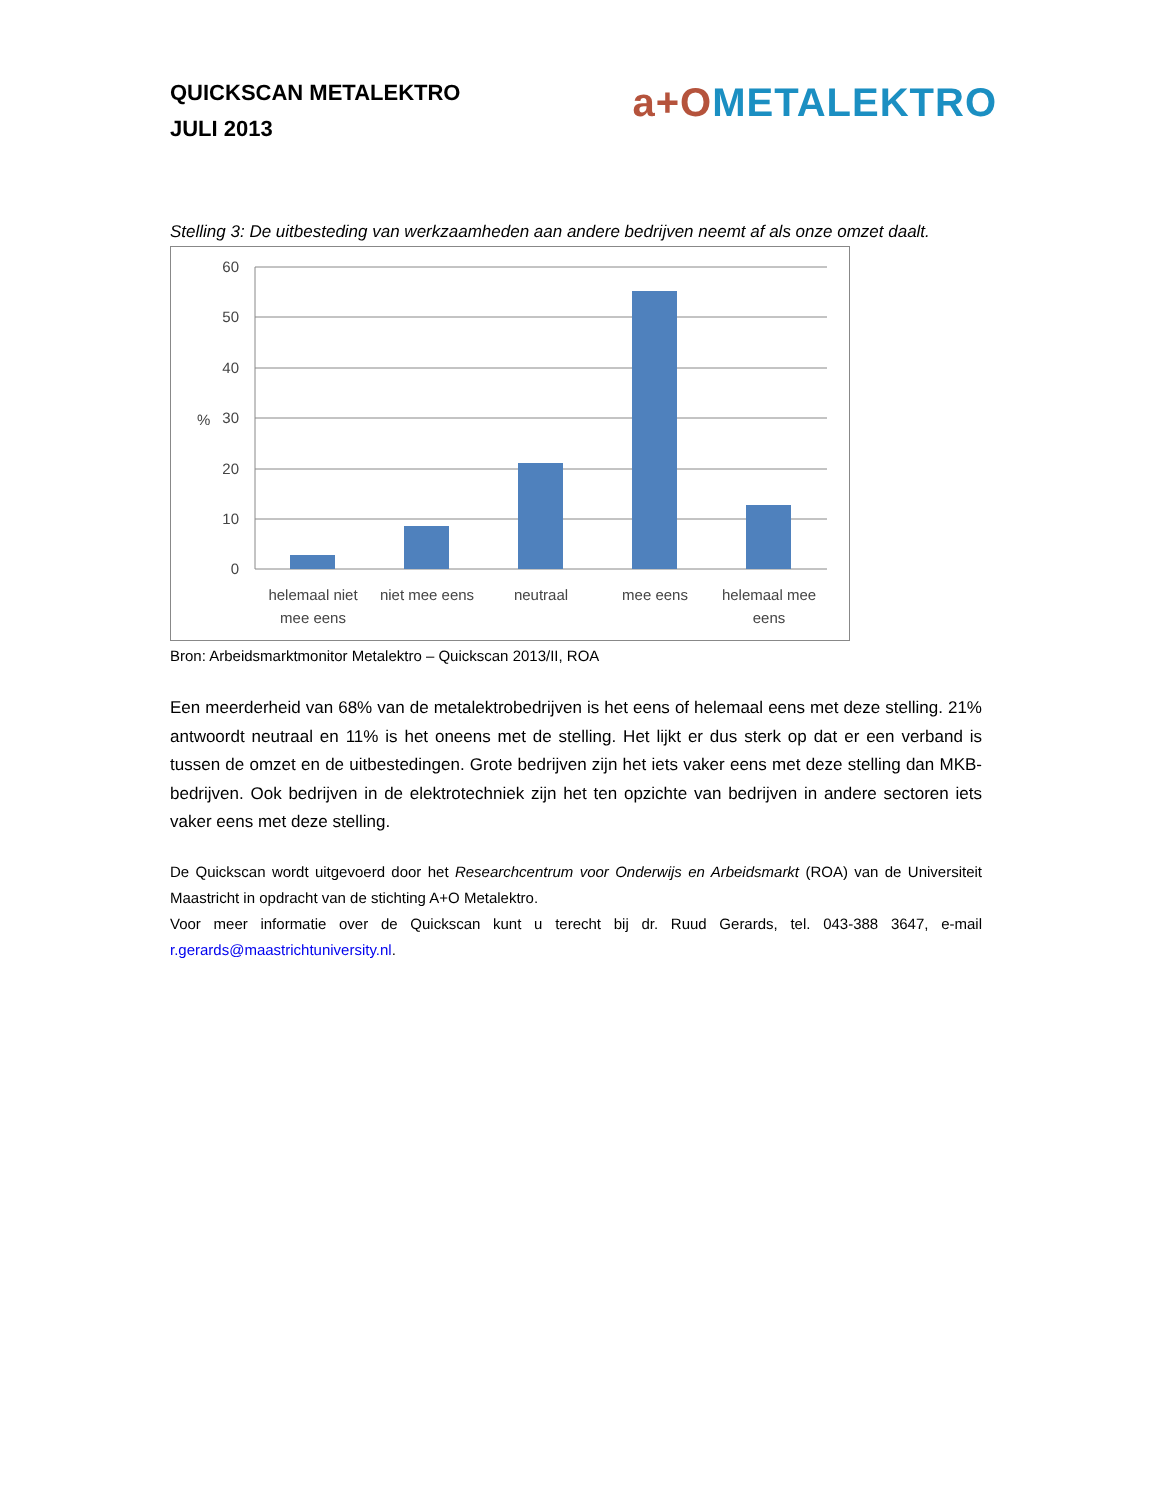QUICKSCAN METALEKTRO
JULI 2013
a+O METALEKTRO
Stelling 3: De uitbesteding van werkzaamheden aan andere bedrijven neemt af als onze omzet daalt.
60
50
40
30
20
10
0
%
helemaal niet
mee eens
niet mee eens
neutraal
mee eens
helemaal mee
eens
Bron: Arbeidsmarktmonitor Metalektro – Quickscan 2013/II, ROA
Een meerderheid van 68% van de metalektrobedrijven is het eens of helemaal eens met deze stelling. 21% antwoordt neutraal en 11% is het oneens met de stelling. Het lijkt er dus sterk op dat er een verband is tussen de omzet en de uitbestedingen. Grote bedrijven zijn het iets vaker eens met deze stelling dan MKB-bedrijven. Ook bedrijven in de elektrotechniek zijn het ten opzichte van bedrijven in andere sectoren iets vaker eens met deze stelling.
De Quickscan wordt uitgevoerd door het Researchcentrum voor Onderwijs en Arbeidsmarkt (ROA) van de Universiteit Maastricht in opdracht van de stichting A+O Metalektro.
Voor meer informatie over de Quickscan kunt u terecht bij dr. Ruud Gerards, tel. 043-388 3647, e-mail r.gerards@maastrichtuniversity.nl.